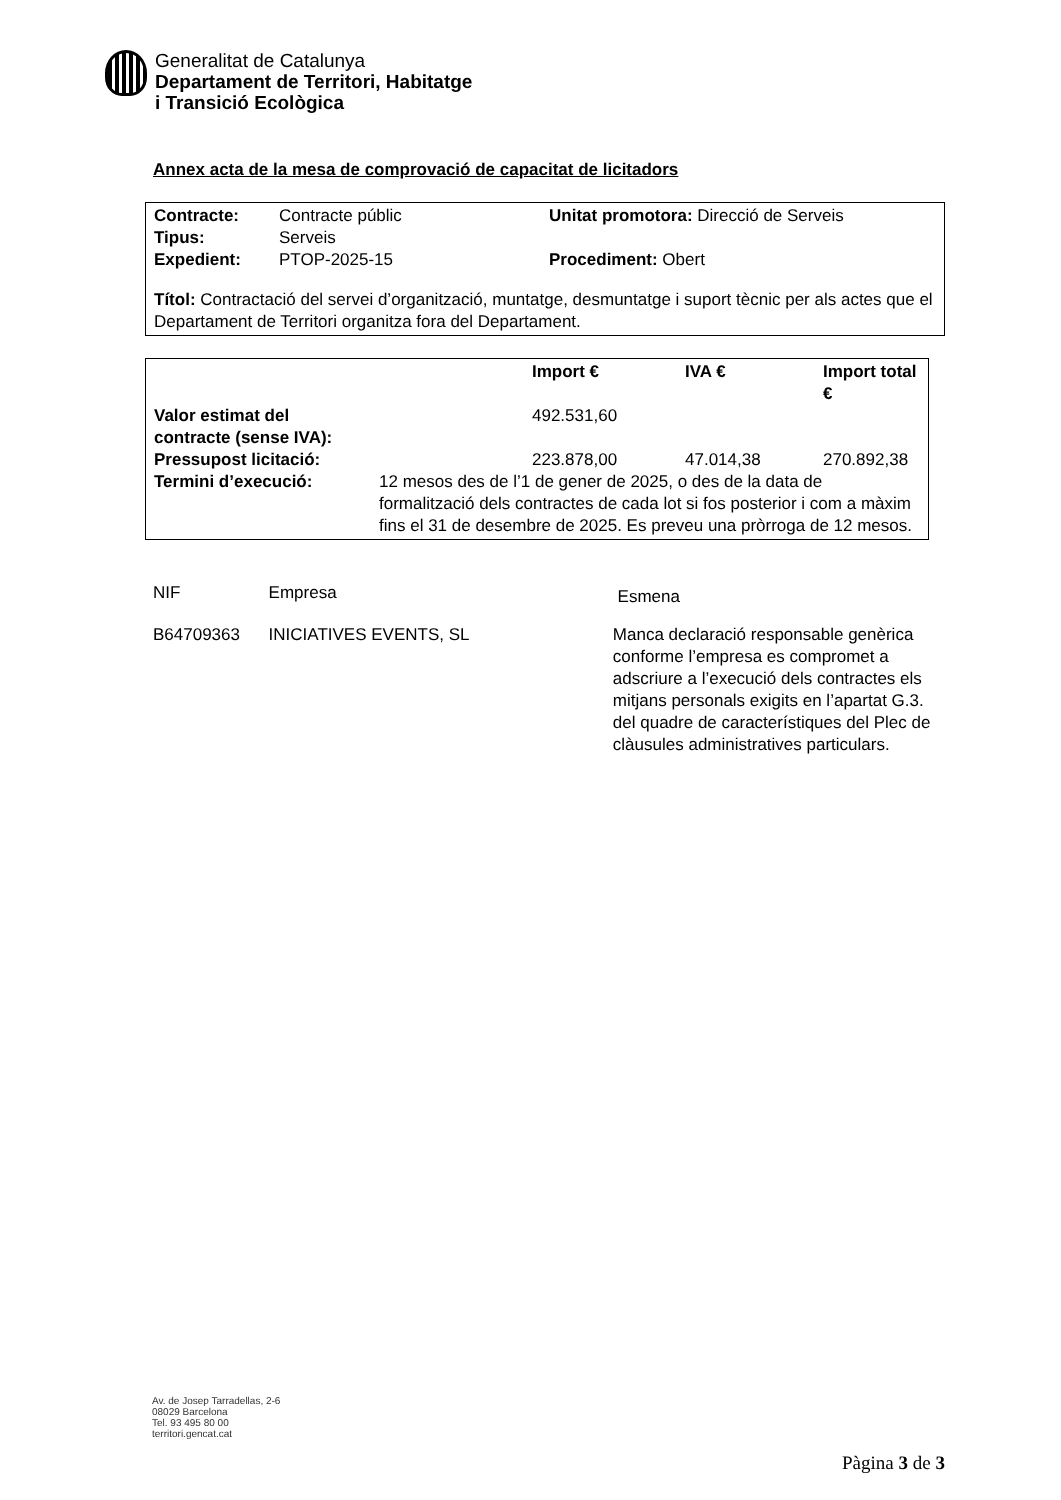Generalitat de Catalunya
Departament de Territori, Habitatge
i Transició Ecològica
Annex acta de la mesa de comprovació de capacitat de licitadors
| Contracte: | Contracte públic | Unitat promotora: Direcció de Serveis |
| Tipus: | Serveis | |
| Expedient: | PTOP-2025-15 | Procediment: Obert |
Títol: Contractació del servei d’organització, muntatge, desmuntatge i suport tècnic per als actes que el Departament de Territori organitza fora del Departament.
| | | Import € | IVA € | Import total € |
| --- | --- | --- | --- | --- |
| Valor estimat del contracte (sense IVA): | | 492.531,60 | | |
| Pressupost licitació: | | 223.878,00 | 47.014,38 | 270.892,38 |
| Termini d’execució: | 12 mesos des de l’1 de gener de 2025, o des de la data de formalització dels contractes de cada lot si fos posterior i com a màxim fins el 31 de desembre de 2025. Es preveu una pròrroga de 12 mesos. | | | |
| NIF | Empresa | Esmena |
| B64709363 | INICIATIVES EVENTS, SL | Manca declaració responsable genèrica conforme l’empresa es compromet a adscriure a l’execució dels contractes els mitjans personals exigits en l’apartat G.3. del quadre de característiques del Plec de clàusules administratives particulars. |
Av. de Josep Tarradellas, 2-6
08029 Barcelona
Tel. 93 495 80 00
territori.gencat.cat
Pàgina 3 de 3